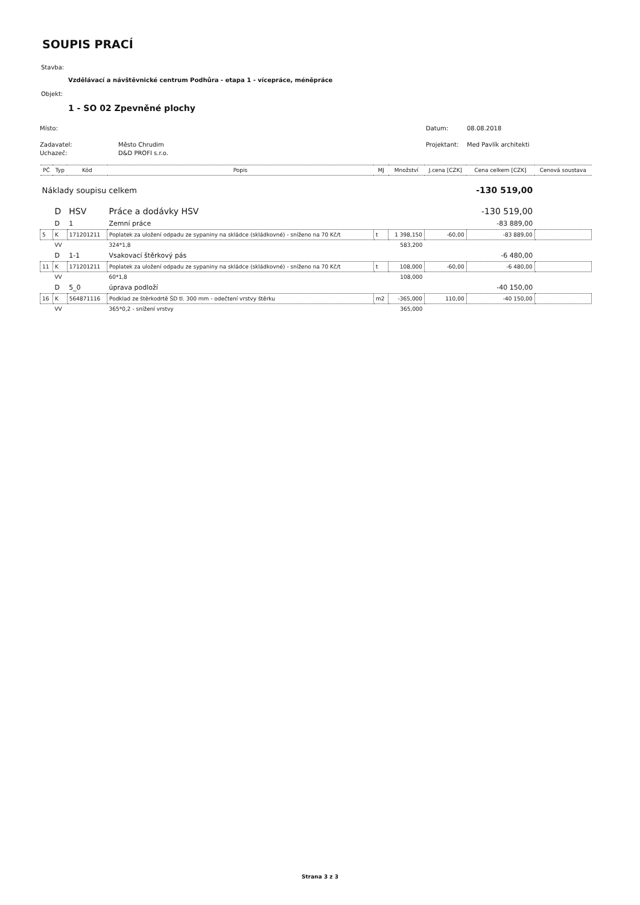SOUPIS PRACÍ
Stavba:
Vzdělávací a návštěvnické centrum Podhůra - etapa 1 - vícepráce, méněpráce
Objekt:
1 - SO 02 Zpevněné plochy
Místo: Datum: 08.08.2018
Zadavatel: Město Chrudim Projektant: Med Pavlík architekti
Uchazeč: D&D PROFI s.r.o.
| PČ | Typ | Kód | Popis | MJ | Množství | J.cena [CZK] | Cena celkem [CZK] | Cenová soustava |
| --- | --- | --- | --- | --- | --- | --- | --- | --- |
| Náklady soupisu celkem | | | | | | | -130 519,00 | |
| | D | HSV | Práce a dodávky HSV | | | | -130 519,00 | |
| | D | 1 | Zemní práce | | | | -83 889,00 | |
| 5 | K | 171201211 | Poplatek za uložení odpadu ze sypaniny na skládce (skládkovné) - sníženo na 70 Kč/t | t | 1 398,150 | -60,00 | -83 889,00 | |
| | VV | | 324*1,8 | | 583,200 | | | |
| | D | 1-1 | Vsakovací štěrkový pás | | | | -6 480,00 | |
| 11 | K | 171201211 | Poplatek za uložení odpadu ze sypaniny na skládce (skládkovné) - sníženo na 70 Kč/t | t | 108,000 | -60,00 | -6 480,00 | |
| | VV | | 60*1,8 | | 108,000 | | | |
| | D | 5_0 | úprava podloží | | | | -40 150,00 | |
| 16 | K | 564871116 | Podklad ze štěrkodrtě ŠD tl. 300 mm - odečtení vrstvy štěrku | m2 | -365,000 | 110,00 | -40 150,00 | |
| | VV | | 365*0,2 - snížení vrstvy | | 365,000 | | | |
Strana 3 z 3